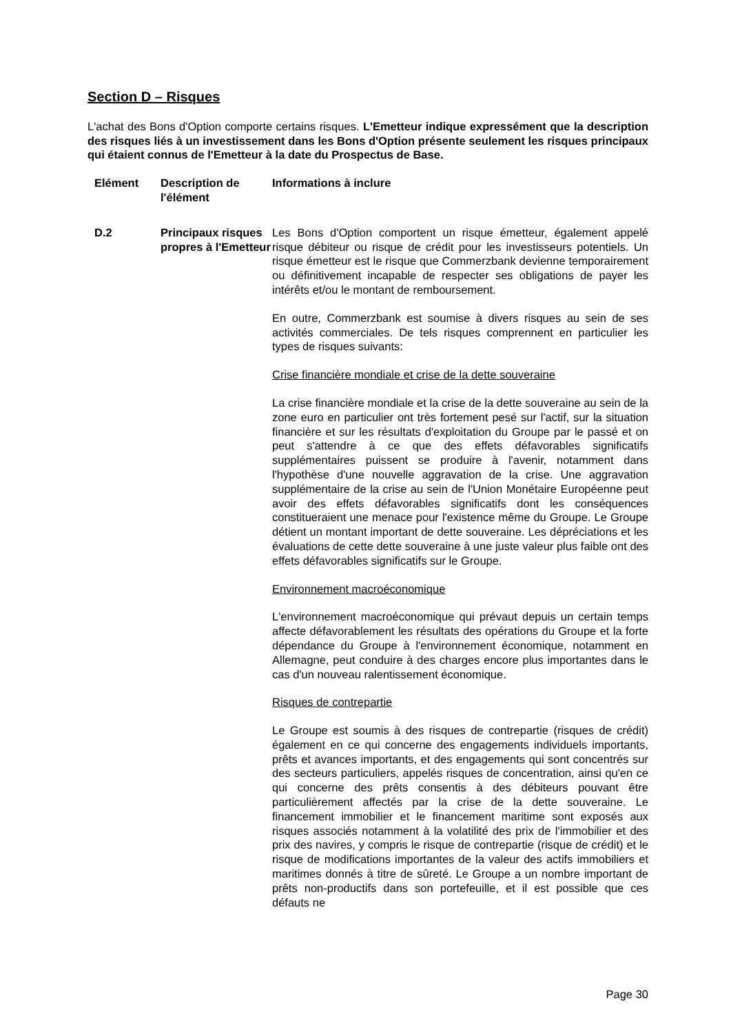Section D – Risques
L'achat des Bons d'Option comporte certains risques. L'Emetteur indique expressément que la description des risques liés à un investissement dans les Bons d'Option présente seulement les risques principaux qui étaient connus de l'Emetteur à la date du Prospectus de Base.
| Elément | Description de l'élément | Informations à inclure |
| --- | --- | --- |
| D.2 | Principaux risques propres à l'Emetteur | Les Bons d'Option comportent un risque émetteur, également appelé risque débiteur ou risque de crédit pour les investisseurs potentiels. Un risque émetteur est le risque que Commerzbank devienne temporairement ou définitivement incapable de respecter ses obligations de payer les intérêts et/ou le montant de remboursement. En outre, Commerzbank est soumise à divers risques au sein de ses activités commerciales. De tels risques comprennent en particulier les types de risques suivants: Crise financière mondiale et crise de la dette souveraine La crise financière mondiale et la crise de la dette souveraine au sein de la zone euro en particulier ont très fortement pesé sur l'actif, sur la situation financière et sur les résultats d'exploitation du Groupe par le passé et on peut s'attendre à ce que des effets défavorables significatifs supplémentaires puissent se produire à l'avenir, notamment dans l'hypothèse d'une nouvelle aggravation de la crise. Une aggravation supplémentaire de la crise au sein de l'Union Monétaire Européenne peut avoir des effets défavorables significatifs dont les conséquences constitueraient une menace pour l'existence même du Groupe. Le Groupe détient un montant important de dette souveraine. Les dépréciations et les évaluations de cette dette souveraine à une juste valeur plus faible ont des effets défavorables significatifs sur le Groupe. Environnement macroéconomique L'environnement macroéconomique qui prévaut depuis un certain temps affecte défavorablement les résultats des opérations du Groupe et la forte dépendance du Groupe à l'environnement économique, notamment en Allemagne, peut conduire à des charges encore plus importantes dans le cas d'un nouveau ralentissement économique. Risques de contrepartie Le Groupe est soumis à des risques de contrepartie (risques de crédit) également en ce qui concerne des engagements individuels importants, prêts et avances importants, et des engagements qui sont concentrés sur des secteurs particuliers, appelés risques de concentration, ainsi qu'en ce qui concerne des prêts consentis à des débiteurs pouvant être particulièrement affectés par la crise de la dette souveraine. Le financement immobilier et le financement maritime sont exposés aux risques associés notamment à la volatilité des prix de l'immobilier et des prix des navires, y compris le risque de contrepartie (risque de crédit) et le risque de modifications importantes de la valeur des actifs immobiliers et maritimes donnés à titre de sûreté. Le Groupe a un nombre important de prêts non-productifs dans son portefeuille, et il est possible que ces défauts ne |
Page 30